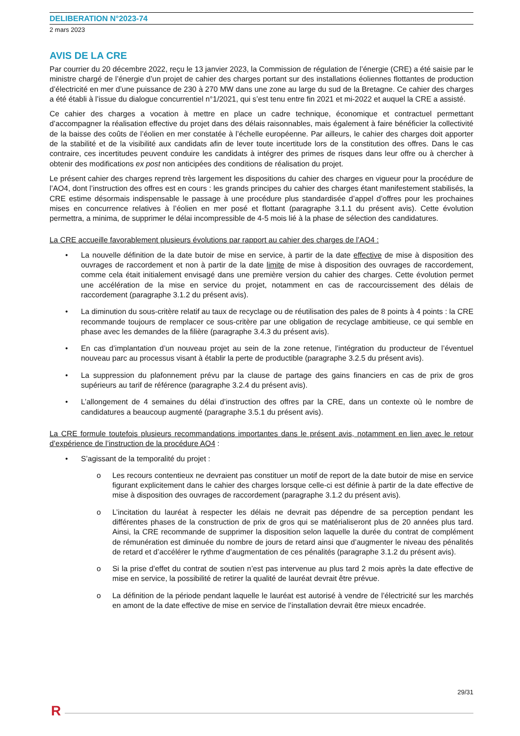DELIBERATION N°2023-74
2 mars 2023
AVIS DE LA CRE
Par courrier du 20 décembre 2022, reçu le 13 janvier 2023, la Commission de régulation de l’énergie (CRE) a été saisie par le ministre chargé de l’énergie d’un projet de cahier des charges portant sur des installations éoliennes flottantes de production d’électricité en mer d’une puissance de 230 à 270 MW dans une zone au large du sud de la Bretagne. Ce cahier des charges a été établi à l’issue du dialogue concurrentiel n°1/2021, qui s’est tenu entre fin 2021 et mi-2022 et auquel la CRE a assisté.
Ce cahier des charges a vocation à mettre en place un cadre technique, économique et contractuel permettant d’accompagner la réalisation effective du projet dans des délais raisonnables, mais également à faire bénéficier la collectivité de la baisse des coûts de l’éolien en mer constatée à l’échelle européenne. Par ailleurs, le cahier des charges doit apporter de la stabilité et de la visibilité aux candidats afin de lever toute incertitude lors de la constitution des offres. Dans le cas contraire, ces incertitudes peuvent conduire les candidats à intégrer des primes de risques dans leur offre ou à chercher à obtenir des modifications ex post non anticipées des conditions de réalisation du projet.
Le présent cahier des charges reprend très largement les dispositions du cahier des charges en vigueur pour la procédure de l’AO4, dont l’instruction des offres est en cours : les grands principes du cahier des charges étant manifestement stabilisés, la CRE estime désormais indispensable le passage à une procédure plus standardisée d’appel d’offres pour les prochaines mises en concurrence relatives à l’éolien en mer posé et flottant (paragraphe 3.1.1 du présent avis). Cette évolution permettra, a minima, de supprimer le délai incompressible de 4-5 mois lié à la phase de sélection des candidatures.
La CRE accueille favorablement plusieurs évolutions par rapport au cahier des charges de l’AO4 :
• La nouvelle définition de la date butoir de mise en service, à partir de la date effective de mise à disposition des ouvrages de raccordement et non à partir de la date limite de mise à disposition des ouvrages de raccordement, comme cela était initialement envisagé dans une première version du cahier des charges. Cette évolution permet une accélération de la mise en service du projet, notamment en cas de raccourcissement des délais de raccordement (paragraphe 3.1.2 du présent avis).
• La diminution du sous-critère relatif au taux de recyclage ou de réutilisation des pales de 8 points à 4 points : la CRE recommande toujours de remplacer ce sous-critère par une obligation de recyclage ambitieuse, ce qui semble en phase avec les demandes de la filière (paragraphe 3.4.3 du présent avis).
• En cas d’implantation d’un nouveau projet au sein de la zone retenue, l’intégration du producteur de l’éventuel nouveau parc au processus visant à établir la perte de productible (paragraphe 3.2.5 du présent avis).
• La suppression du plafonnement prévu par la clause de partage des gains financiers en cas de prix de gros supérieurs au tarif de référence (paragraphe 3.2.4 du présent avis).
• L’allongement de 4 semaines du délai d’instruction des offres par la CRE, dans un contexte où le nombre de candidatures a beaucoup augmenté (paragraphe 3.5.1 du présent avis).
La CRE formule toutefois plusieurs recommandations importantes dans le présent avis, notamment en lien avec le retour d’expérience de l’instruction de la procédure AO4 :
• S’agissant de la temporalité du projet :
o Les recours contentieux ne devraient pas constituer un motif de report de la date butoir de mise en service figurant explicitement dans le cahier des charges lorsque celle-ci est définie à partir de la date effective de mise à disposition des ouvrages de raccordement (paragraphe 3.1.2 du présent avis).
o L’incitation du lauréat à respecter les délais ne devrait pas dépendre de sa perception pendant les différentes phases de la construction de prix de gros qui se matérialiseront plus de 20 années plus tard. Ainsi, la CRE recommande de supprimer la disposition selon laquelle la durée du contrat de complément de rémunération est diminuée du nombre de jours de retard ainsi que d’augmenter le niveau des pénalités de retard et d’accélérer le rythme d’augmentation de ces pénalités (paragraphe 3.1.2 du présent avis).
o Si la prise d’effet du contrat de soutien n’est pas intervenue au plus tard 2 mois après la date effective de mise en service, la possibilité de retirer la qualité de lauréat devrait être prévue.
o La définition de la période pendant laquelle le lauréat est autorisé à vendre de l’électricité sur les marchés en amont de la date effective de mise en service de l’installation devrait être mieux encadrée.
29/31
R